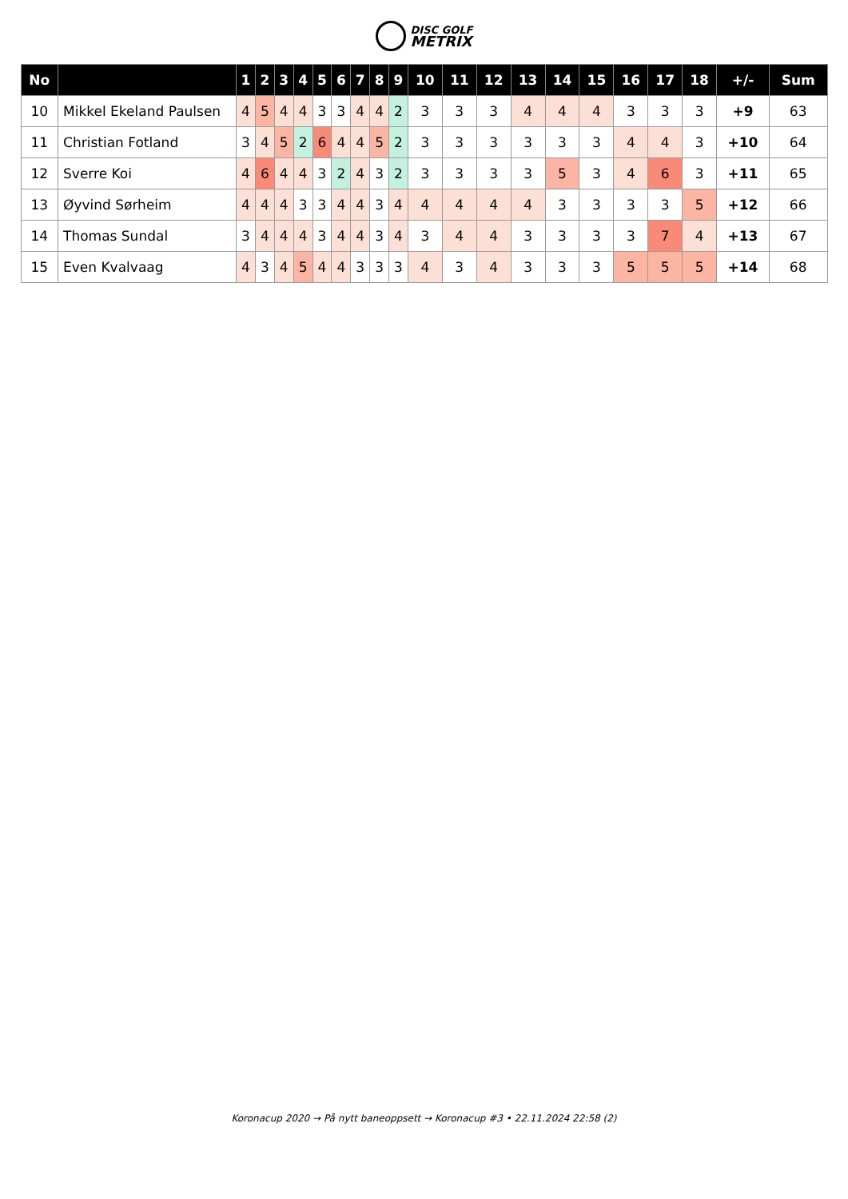DISC GOLF
METRIX
| No | | 1 | 2 | 3 | 4 | 5 | 6 | 7 | 8 | 9 | 10 | 11 | 12 | 13 | 14 | 15 | 16 | 17 | 18 | +/- | Sum |
| --- | --- | --- | --- | --- | --- | --- | --- | --- | --- | --- | --- | --- | --- | --- | --- | --- | --- | --- | --- | --- | --- |
| 10 | Mikkel Ekeland Paulsen | 4 | 5 | 4 | 4 | 3 | 3 | 4 | 4 | 2 | 3 | 3 | 3 | 4 | 4 | 4 | 3 | 3 | 3 | +9 | 63 |
| 11 | Christian Fotland | 3 | 4 | 5 | 2 | 6 | 4 | 4 | 5 | 2 | 3 | 3 | 3 | 3 | 3 | 3 | 4 | 4 | 3 | +10 | 64 |
| 12 | Sverre Koi | 4 | 6 | 4 | 4 | 3 | 2 | 4 | 3 | 2 | 3 | 3 | 3 | 3 | 5 | 3 | 4 | 6 | 3 | +11 | 65 |
| 13 | Øyvind Sørheim | 4 | 4 | 4 | 3 | 3 | 4 | 4 | 3 | 4 | 4 | 4 | 4 | 4 | 3 | 3 | 3 | 3 | 5 | +12 | 66 |
| 14 | Thomas Sundal | 3 | 4 | 4 | 4 | 3 | 4 | 4 | 3 | 4 | 3 | 4 | 4 | 3 | 3 | 3 | 3 | 7 | 4 | +13 | 67 |
| 15 | Even Kvalvaag | 4 | 3 | 4 | 5 | 4 | 4 | 3 | 3 | 3 | 4 | 3 | 4 | 3 | 3 | 3 | 5 | 5 | 5 | +14 | 68 |
Koronacup 2020 → På nytt baneoppsett → Koronacup #3 • 22.11.2024 22:58 (2)